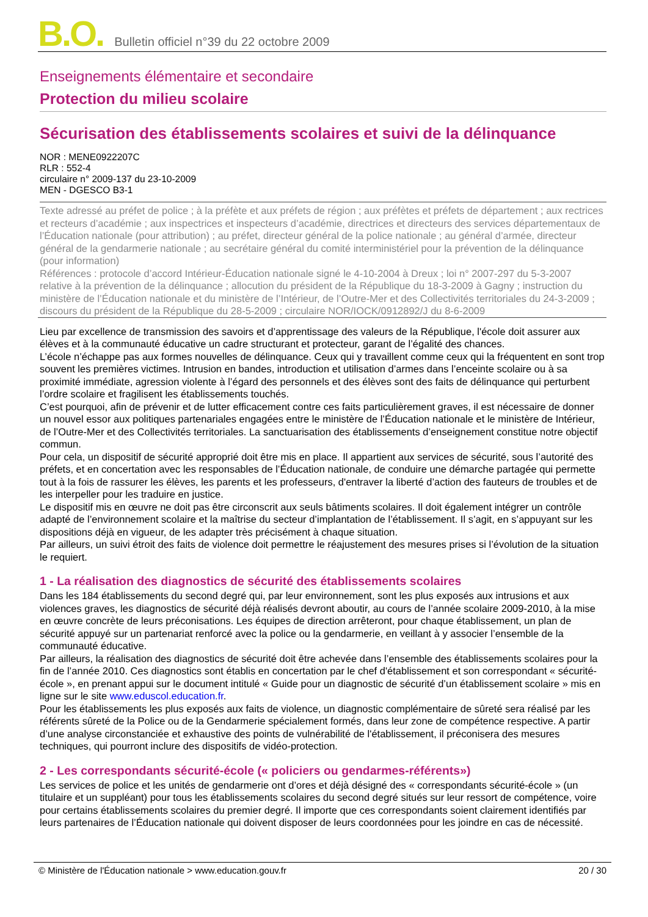B.O. Bulletin officiel n°39 du 22 octobre 2009
Enseignements élémentaire et secondaire
Protection du milieu scolaire
Sécurisation des établissements scolaires et suivi de la délinquance
NOR : MENE0922207C
RLR : 552-4
circulaire n° 2009-137 du 23-10-2009
MEN - DGESCO B3-1
Texte adressé au préfet de police ; à la préfète et aux préfets de région ; aux préfètes et préfets de département ; aux rectrices et recteurs d’académie ; aux inspectrices et inspecteurs d’académie, directrices et directeurs des services départementaux de l’Éducation nationale (pour attribution) ; au préfet, directeur général de la police nationale ; au général d’armée, directeur général de la gendarmerie nationale ; au secrétaire général du comité interministériel pour la prévention de la délinquance (pour information)
Références : protocole d’accord Intérieur-Éducation nationale signé le 4-10-2004 à Dreux ; loi n° 2007-297 du 5-3-2007 relative à la prévention de la délinquance ; allocution du président de la République du 18-3-2009 à Gagny ; instruction du ministère de l’Éducation nationale et du ministère de l’Intérieur, de l’Outre-Mer et des Collectivités territoriales du 24-3-2009 ; discours du président de la République du 28-5-2009 ; circulaire NOR/IOCK/0912892/J du 8-6-2009
Lieu par excellence de transmission des savoirs et d’apprentissage des valeurs de la République, l'école doit assurer aux élèves et à la communauté éducative un cadre structurant et protecteur, garant de l’égalité des chances.
L’école n’échappe pas aux formes nouvelles de délinquance. Ceux qui y travaillent comme ceux qui la fréquentent en sont trop souvent les premières victimes. Intrusion en bandes, introduction et utilisation d’armes dans l’enceinte scolaire ou à sa proximité immédiate, agression violente à l’égard des personnels et des élèves sont des faits de délinquance qui perturbent l’ordre scolaire et fragilisent les établissements touchés.
C’est pourquoi, afin de prévenir et de lutter efficacement contre ces faits particulièrement graves, il est nécessaire de donner un nouvel essor aux politiques partenariales engagées entre le ministère de l’Éducation nationale et le ministère de Intérieur, de l’Outre-Mer et des Collectivités territoriales. La sanctuarisation des établissements d’enseignement constitue notre objectif commun.
Pour cela, un dispositif de sécurité approprié doit être mis en place. Il appartient aux services de sécurité, sous l’autorité des préfets, et en concertation avec les responsables de l’Éducation nationale, de conduire une démarche partagée qui permette tout à la fois de rassurer les élèves, les parents et les professeurs, d'entraver la liberté d’action des fauteurs de troubles et de les interpeller pour les traduire en justice.
Le dispositif mis en œuvre ne doit pas être circonscrit aux seuls bâtiments scolaires. Il doit également intégrer un contrôle adapté de l’environnement scolaire et la maîtrise du secteur d’implantation de l’établissement. Il s’agit, en s’appuyant sur les dispositions déjà en vigueur, de les adapter très précisément à chaque situation.
Par ailleurs, un suivi étroit des faits de violence doit permettre le réajustement des mesures prises si l’évolution de la situation le requiert.
1 - La réalisation des diagnostics de sécurité des établissements scolaires
Dans les 184 établissements du second degré qui, par leur environnement, sont les plus exposés aux intrusions et aux violences graves, les diagnostics de sécurité déjà réalisés devront aboutir, au cours de l’année scolaire 2009-2010, à la mise en œuvre concrète de leurs préconisations. Les équipes de direction arrêteront, pour chaque établissement, un plan de sécurité appuyé sur un partenariat renforcé avec la police ou la gendarmerie, en veillant à y associer l’ensemble de la communauté éducative.
Par ailleurs, la réalisation des diagnostics de sécurité doit être achevée dans l’ensemble des établissements scolaires pour la fin de l’année 2010. Ces diagnostics sont établis en concertation par le chef d'établissement et son correspondant « sécurité-école », en prenant appui sur le document intitulé « Guide pour un diagnostic de sécurité d’un établissement scolaire » mis en ligne sur le site www.eduscol.education.fr.
Pour les établissements les plus exposés aux faits de violence, un diagnostic complémentaire de sûreté sera réalisé par les référents sûreté de la Police ou de la Gendarmerie spécialement formés, dans leur zone de compétence respective. A partir d’une analyse circonstanciée et exhaustive des points de vulnérabilité de l'établissement, il préconisera des mesures techniques, qui pourront inclure des dispositifs de vidéo-protection.
2 - Les correspondants sécurité-école (« policiers ou gendarmes-référents»)
Les services de police et les unités de gendarmerie ont d’ores et déjà désigné des « correspondants sécurité-école » (un titulaire et un suppléant) pour tous les établissements scolaires du second degré situés sur leur ressort de compétence, voire pour certains établissements scolaires du premier degré. Il importe que ces correspondants soient clairement identifiés par leurs partenaires de l’Éducation nationale qui doivent disposer de leurs coordonnées pour les joindre en cas de nécessité.
© Ministère de l'Éducation nationale > www.education.gouv.fr 20 / 30